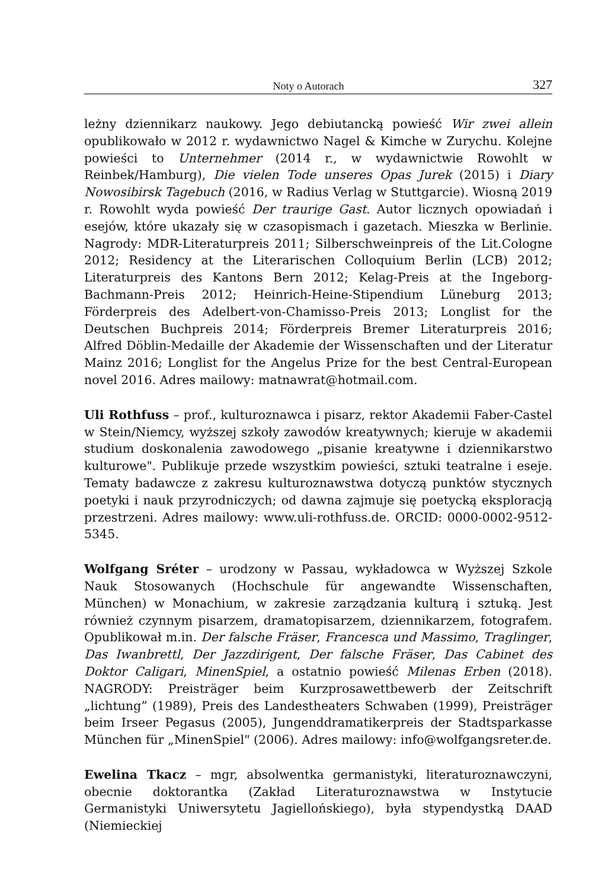Noty o Autorach 327
leżny dziennikarz naukowy. Jego debiutancką powieść Wir zwei allein opublikowało w 2012 r. wydawnictwo Nagel & Kimche w Zurychu. Kolejne powieści to Unternehmer (2014 r., w wydawnictwie Rowohlt w Reinbek/Hamburg), Die vielen Tode unseres Opas Jurek (2015) i Diary Nowosibirsk Tagebuch (2016, w Radius Verlag w Stuttgarcie). Wiosną 2019 r. Rowohlt wyda powieść Der traurige Gast. Autor licznych opowiadań i esejów, które ukazały się w czasopismach i gazetach. Mieszka w Berlinie. Nagrody: MDR-Literaturpreis 2011; Silberschweinpreis of the Lit.Cologne 2012; Residency at the Literarischen Colloquium Berlin (LCB) 2012; Literaturpreis des Kantons Bern 2012; Kelag-Preis at the Ingeborg-Bachmann-Preis 2012; Heinrich-Heine-Stipendium Lüneburg 2013; Förderpreis des Adelbert-von-Chamisso-Preis 2013; Longlist for the Deutschen Buchpreis 2014; Förderpreis Bremer Literaturpreis 2016; Alfred Döblin-Medaille der Akademie der Wissenschaften und der Literatur Mainz 2016; Longlist for the Angelus Prize for the best Central-European novel 2016. Adres mailowy: matnawrat@hotmail.com.
Uli Rothfuss – prof., kulturoznawca i pisarz, rektor Akademii Faber-Castel w Stein/Niemcy, wyższej szkoły zawodów kreatywnych; kieruje w akademii studium doskonalenia zawodowego „pisanie kreatywne i dziennikarstwo kulturowe". Publikuje przede wszystkim powieści, sztuki teatralne i eseje. Tematy badawcze z zakresu kulturoznawstwa dotyczą punktów stycznych poetyki i nauk przyrodniczych; od dawna zajmuje się poetycką eksploracją przestrzeni. Adres mailowy: www.uli-rothfuss.de. ORCID: 0000-0002-9512-5345.
Wolfgang Sréter – urodzony w Passau, wykładowca w Wyższej Szkole Nauk Stosowanych (Hochschule für angewandte Wissenschaften, München) w Monachium, w zakresie zarządzania kulturą i sztuką. Jest również czynnym pisarzem, dramatopisarzem, dziennikarzem, fotografem. Opublikował m.in. Der falsche Fräser, Francesca und Massimo, Traglinger, Das Iwanbrettl, Der Jazzdirigent, Der falsche Fräser, Das Cabinet des Doktor Caligari, MinenSpiel, a ostatnio powieść Milenas Erben (2018). NAGRODY: Preisträger beim Kurzprosawettbewerb der Zeitschrift „lichtung” (1989), Preis des Landestheaters Schwaben (1999), Preisträger beim Irseer Pegasus (2005), Jungenddramatikerpreis der Stadtsparkasse München für „MinenSpiel" (2006). Adres mailowy: info@wolfgangsreter.de.
Ewelina Tkacz – mgr, absolwentka germanistyki, literaturoznawczyni, obecnie doktorantka (Zakład Literaturoznawstwa w Instytucie Germanistyki Uniwersytetu Jagiellońskiego), była stypendystką DAAD (Niemieckiej